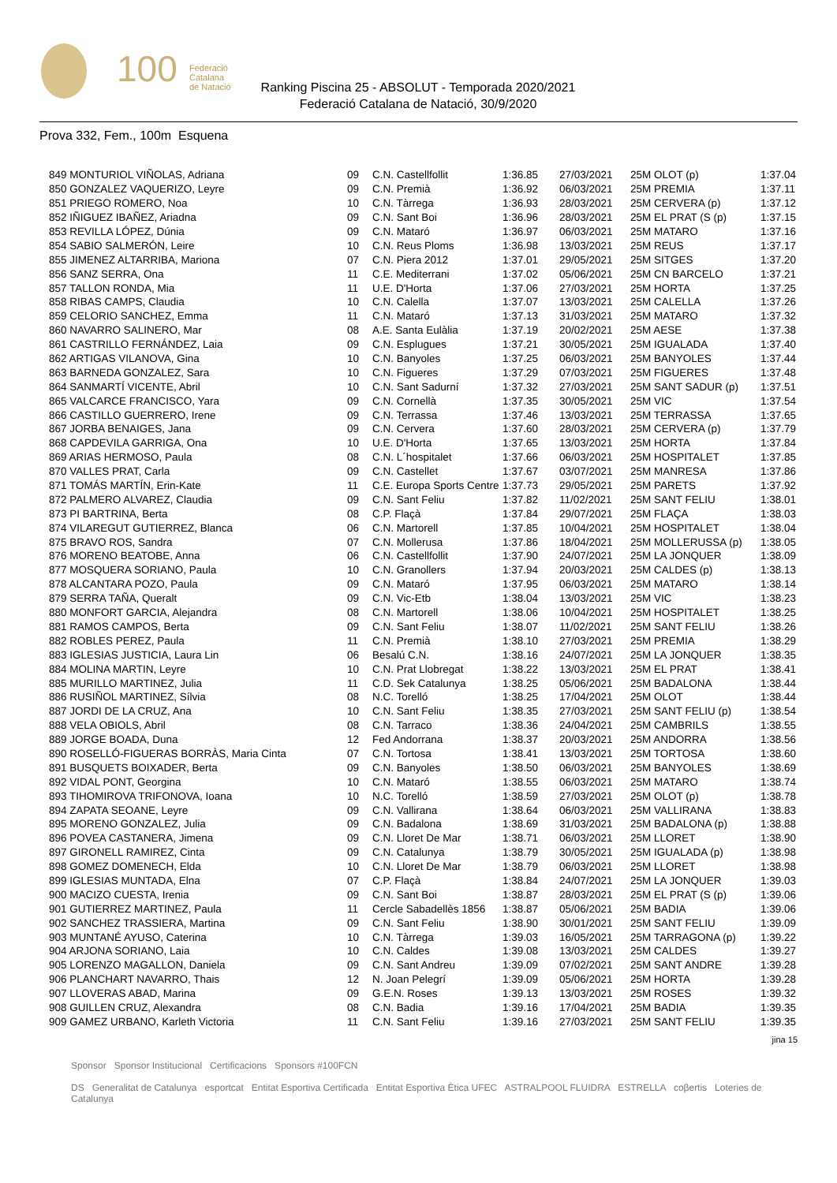100
Federació
Catalana
de Natació
Ranking Piscina 25 - ABSOLUT - Temporada 2020/2021
Federació Catalana de Natació, 30/9/2020
Prova 332, Fem., 100m Esquena
| 849 MONTURIOL VIÑOLAS, Adriana | 09 | C.N. Castellfollit | 1:36.85 | 27/03/2021 | 25M OLOT (p) | 1:37.04 |
| 850 GONZALEZ VAQUERIZO, Leyre | 09 | C.N. Premià | 1:36.92 | 06/03/2021 | 25M PREMIA | 1:37.11 |
| 851 PRIEGO ROMERO, Noa | 10 | C.N. Tàrrega | 1:36.93 | 28/03/2021 | 25M CERVERA (p) | 1:37.12 |
| 852 IÑIGUEZ IBAÑEZ, Ariadna | 09 | C.N. Sant Boi | 1:36.96 | 28/03/2021 | 25M EL PRAT (S (p) | 1:37.15 |
| 853 REVILLA LÓPEZ, Dúnia | 09 | C.N. Mataró | 1:36.97 | 06/03/2021 | 25M MATARO | 1:37.16 |
| 854 SABIO SALMERÓN, Leire | 10 | C.N. Reus Ploms | 1:36.98 | 13/03/2021 | 25M REUS | 1:37.17 |
| 855 JIMENEZ ALTARRIBA, Mariona | 07 | C.N. Piera 2012 | 1:37.01 | 29/05/2021 | 25M SITGES | 1:37.20 |
| 856 SANZ SERRA, Ona | 11 | C.E. Mediterrani | 1:37.02 | 05/06/2021 | 25M CN BARCELO | 1:37.21 |
| 857 TALLON RONDA, Mia | 11 | U.E. D'Horta | 1:37.06 | 27/03/2021 | 25M HORTA | 1:37.25 |
| 858 RIBAS CAMPS, Claudia | 10 | C.N. Calella | 1:37.07 | 13/03/2021 | 25M CALELLA | 1:37.26 |
| 859 CELORIO SANCHEZ, Emma | 11 | C.N. Mataró | 1:37.13 | 31/03/2021 | 25M MATARO | 1:37.32 |
| 860 NAVARRO SALINERO, Mar | 08 | A.E. Santa Eulàlia | 1:37.19 | 20/02/2021 | 25M AESE | 1:37.38 |
| 861 CASTRILLO FERNÁNDEZ, Laia | 09 | C.N. Esplugues | 1:37.21 | 30/05/2021 | 25M IGUALADA | 1:37.40 |
| 862 ARTIGAS VILANOVA, Gina | 10 | C.N. Banyoles | 1:37.25 | 06/03/2021 | 25M BANYOLES | 1:37.44 |
| 863 BARNEDA GONZALEZ, Sara | 10 | C.N. Figueres | 1:37.29 | 07/03/2021 | 25M FIGUERES | 1:37.48 |
| 864 SANMARTÍ VICENTE, Abril | 10 | C.N. Sant Sadurní | 1:37.32 | 27/03/2021 | 25M SANT SADUR (p) | 1:37.51 |
| 865 VALCARCE FRANCISCO, Yara | 09 | C.N. Cornellà | 1:37.35 | 30/05/2021 | 25M VIC | 1:37.54 |
| 866 CASTILLO GUERRERO, Irene | 09 | C.N. Terrassa | 1:37.46 | 13/03/2021 | 25M TERRASSA | 1:37.65 |
| 867 JORBA BENAIGES, Jana | 09 | C.N. Cervera | 1:37.60 | 28/03/2021 | 25M CERVERA (p) | 1:37.79 |
| 868 CAPDEVILA GARRIGA, Ona | 10 | U.E. D'Horta | 1:37.65 | 13/03/2021 | 25M HORTA | 1:37.84 |
| 869 ARIAS HERMOSO, Paula | 08 | C.N. L´hospitalet | 1:37.66 | 06/03/2021 | 25M HOSPITALET | 1:37.85 |
| 870 VALLES PRAT, Carla | 09 | C.N. Castellet | 1:37.67 | 03/07/2021 | 25M MANRESA | 1:37.86 |
| 871 TOMÁS MARTÍN, Erin-Kate | 11 | C.E. Europa Sports Centre | 1:37.73 | 29/05/2021 | 25M PARETS | 1:37.92 |
| 872 PALMERO ALVAREZ, Claudia | 09 | C.N. Sant Feliu | 1:37.82 | 11/02/2021 | 25M SANT FELIU | 1:38.01 |
| 873 PI BARTRINA, Berta | 08 | C.P. Flaçà | 1:37.84 | 29/07/2021 | 25M FLAÇA | 1:38.03 |
| 874 VILAREGUT GUTIERREZ, Blanca | 06 | C.N. Martorell | 1:37.85 | 10/04/2021 | 25M HOSPITALET | 1:38.04 |
| 875 BRAVO ROS, Sandra | 07 | C.N. Mollerusa | 1:37.86 | 18/04/2021 | 25M MOLLERUSSA (p) | 1:38.05 |
| 876 MORENO BEATOBE, Anna | 06 | C.N. Castellfollit | 1:37.90 | 24/07/2021 | 25M LA JONQUER | 1:38.09 |
| 877 MOSQUERA SORIANO, Paula | 10 | C.N. Granollers | 1:37.94 | 20/03/2021 | 25M CALDES (p) | 1:38.13 |
| 878 ALCANTARA POZO, Paula | 09 | C.N. Mataró | 1:37.95 | 06/03/2021 | 25M MATARO | 1:38.14 |
| 879 SERRA TAÑA, Queralt | 09 | C.N. Vic-Etb | 1:38.04 | 13/03/2021 | 25M VIC | 1:38.23 |
| 880 MONFORT GARCIA, Alejandra | 08 | C.N. Martorell | 1:38.06 | 10/04/2021 | 25M HOSPITALET | 1:38.25 |
| 881 RAMOS CAMPOS, Berta | 09 | C.N. Sant Feliu | 1:38.07 | 11/02/2021 | 25M SANT FELIU | 1:38.26 |
| 882 ROBLES PEREZ, Paula | 11 | C.N. Premià | 1:38.10 | 27/03/2021 | 25M PREMIA | 1:38.29 |
| 883 IGLESIAS JUSTICIA, Laura Lin | 06 | Besalú C.N. | 1:38.16 | 24/07/2021 | 25M LA JONQUER | 1:38.35 |
| 884 MOLINA MARTIN, Leyre | 10 | C.N. Prat Llobregat | 1:38.22 | 13/03/2021 | 25M EL PRAT | 1:38.41 |
| 885 MURILLO MARTINEZ, Julia | 11 | C.D. Sek Catalunya | 1:38.25 | 05/06/2021 | 25M BADALONA | 1:38.44 |
| 886 RUSIÑOL MARTINEZ, Sílvia | 08 | N.C. Torelló | 1:38.25 | 17/04/2021 | 25M OLOT | 1:38.44 |
| 887 JORDI DE LA CRUZ, Ana | 10 | C.N. Sant Feliu | 1:38.35 | 27/03/2021 | 25M SANT FELIU (p) | 1:38.54 |
| 888 VELA OBIOLS, Abril | 08 | C.N. Tarraco | 1:38.36 | 24/04/2021 | 25M CAMBRILS | 1:38.55 |
| 889 JORGE BOADA, Duna | 12 | Fed Andorrana | 1:38.37 | 20/03/2021 | 25M ANDORRA | 1:38.56 |
| 890 ROSELLÓ-FIGUERAS BORRÀS, Maria Cinta | 07 | C.N. Tortosa | 1:38.41 | 13/03/2021 | 25M TORTOSA | 1:38.60 |
| 891 BUSQUETS BOIXADER, Berta | 09 | C.N. Banyoles | 1:38.50 | 06/03/2021 | 25M BANYOLES | 1:38.69 |
| 892 VIDAL PONT, Georgina | 10 | C.N. Mataró | 1:38.55 | 06/03/2021 | 25M MATARO | 1:38.74 |
| 893 TIHOMIROVA TRIFONOVA, Ioana | 10 | N.C. Torelló | 1:38.59 | 27/03/2021 | 25M OLOT (p) | 1:38.78 |
| 894 ZAPATA SEOANE, Leyre | 09 | C.N. Vallirana | 1:38.64 | 06/03/2021 | 25M VALLIRANA | 1:38.83 |
| 895 MORENO GONZALEZ, Julia | 09 | C.N. Badalona | 1:38.69 | 31/03/2021 | 25M BADALONA (p) | 1:38.88 |
| 896 POVEA CASTANERA, Jimena | 09 | C.N. Lloret De Mar | 1:38.71 | 06/03/2021 | 25M LLORET | 1:38.90 |
| 897 GIRONELL RAMIREZ, Cinta | 09 | C.N. Catalunya | 1:38.79 | 30/05/2021 | 25M IGUALADA (p) | 1:38.98 |
| 898 GOMEZ DOMENECH, Elda | 10 | C.N. Lloret De Mar | 1:38.79 | 06/03/2021 | 25M LLORET | 1:38.98 |
| 899 IGLESIAS MUNTADA, Elna | 07 | C.P. Flaçà | 1:38.84 | 24/07/2021 | 25M LA JONQUER | 1:39.03 |
| 900 MACIZO CUESTA, Irenia | 09 | C.N. Sant Boi | 1:38.87 | 28/03/2021 | 25M EL PRAT (S (p) | 1:39.06 |
| 901 GUTIERREZ MARTINEZ, Paula | 11 | Cercle Sabadellès 1856 | 1:38.87 | 05/06/2021 | 25M BADIA | 1:39.06 |
| 902 SANCHEZ TRASSIERA, Martina | 09 | C.N. Sant Feliu | 1:38.90 | 30/01/2021 | 25M SANT FELIU | 1:39.09 |
| 903 MUNTANÉ AYUSO, Caterina | 10 | C.N. Tàrrega | 1:39.03 | 16/05/2021 | 25M TARRAGONA (p) | 1:39.22 |
| 904 ARJONA SORIANO, Laia | 10 | C.N. Caldes | 1:39.08 | 13/03/2021 | 25M CALDES | 1:39.27 |
| 905 LORENZO MAGALLON, Daniela | 09 | C.N. Sant Andreu | 1:39.09 | 07/02/2021 | 25M SANT ANDRE | 1:39.28 |
| 906 PLANCHART NAVARRO, Thais | 12 | N. Joan Pelegrí | 1:39.09 | 05/06/2021 | 25M HORTA | 1:39.28 |
| 907 LLOVERAS ABAD, Marina | 09 | G.E.N. Roses | 1:39.13 | 13/03/2021 | 25M ROSES | 1:39.32 |
| 908 GUILLEN CRUZ, Alexandra | 08 | C.N. Badia | 1:39.16 | 17/04/2021 | 25M BADIA | 1:39.35 |
| 909 GAMEZ URBANO, Karleth Victoria | 11 | C.N. Sant Feliu | 1:39.16 | 27/03/2021 | 25M SANT FELIU | 1:39.35 |
jina 15
Sponsor Sponsor Institucional Certificacions Sponsors #100FCN
DS Generalitat de Catalunya esportcat Entitat Esportiva Certificada Entitat Esportiva Ètica UFEC ASTRALPOOL FLUIDRA ESTRELLA coβertis Loteries de Catalunya